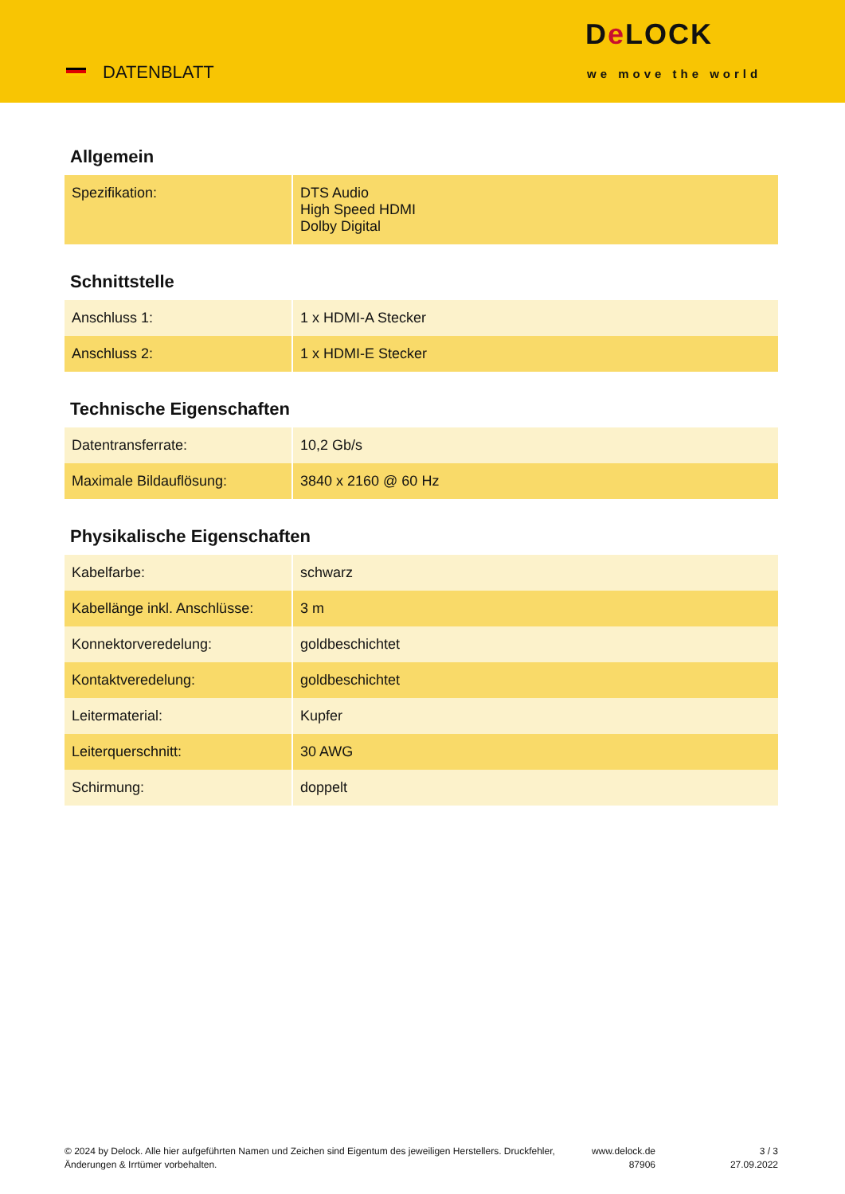DATENBLATT
De LOCK
we move the world
Allgemein
| Spezifikation: | DTS Audio High Speed HDMI Dolby Digital |
Schnittstelle
| Anschluss 1: | 1 x HDMI-A Stecker |
| Anschluss 2: | 1 x HDMI-E Stecker |
Technische Eigenschaften
| Datentransferrate: | 10,2 Gb/s |
| Maximale Bildauflösung: | 3840 x 2160 @ 60 Hz |
Physikalische Eigenschaften
| Kabelfarbe: | schwarz |
| Kabellänge inkl. Anschlüsse: | 3 m |
| Konnektorveredelung: | goldbeschichtet |
| Kontaktveredelung: | goldbeschichtet |
| Leitermaterial: | Kupfer |
| Leiterquerschnitt: | 30 AWG |
| Schirmung: | doppelt |
© 2024 by Delock. Alle hier aufgeführten Namen und Zeichen sind Eigentum des jeweiligen Herstellers. Druckfehler, Änderungen & Irrtümer vorbehalten.
www.delock.de
87906
3 / 3
27.09.2022